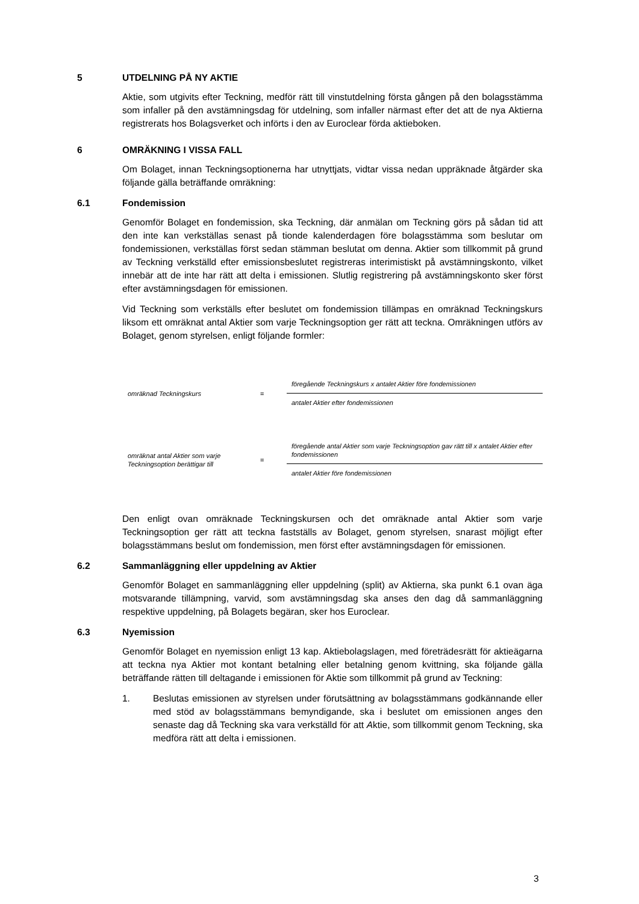5 UTDELNING PÅ NY AKTIE
Aktie, som utgivits efter Teckning, medför rätt till vinstutdelning första gången på den bolagsstämma som infaller på den avstämningsdag för utdelning, som infaller närmast efter det att de nya Aktierna registrerats hos Bolagsverket och införts i den av Euroclear förda aktieboken.
6 OMRÄKNING I VISSA FALL
Om Bolaget, innan Teckningsoptionerna har utnyttjats, vidtar vissa nedan uppräknade åtgärder ska följande gälla beträffande omräkning:
6.1 Fondemission
Genomför Bolaget en fondemission, ska Teckning, där anmälan om Teckning görs på sådan tid att den inte kan verkställas senast på tionde kalenderdagen före bolagsstämma som beslutar om fondemissionen, verkställas först sedan stämman beslutat om denna. Aktier som tillkommit på grund av Teckning verkställd efter emissionsbeslutet registreras interimistiskt på avstämningskonto, vilket innebär att de inte har rätt att delta i emissionen. Slutlig registrering på avstämningskonto sker först efter avstämningsdagen för emissionen.
Vid Teckning som verkställs efter beslutet om fondemission tillämpas en omräknad Teckningskurs liksom ett omräknat antal Aktier som varje Teckningsoption ger rätt att teckna. Omräkningen utförs av Bolaget, genom styrelsen, enligt följande formler:
omräknad Teckningskurs =
föregående Teckningskurs x antalet Aktier före fondemissionen
antalet Aktier efter fondemissionen
omräknat antal Aktier som varje Teckningsoption berättigar till
=
föregående antal Aktier som varje Teckningsoption gav rätt till x antalet Aktier efter fondemissionen
antalet Aktier före fondemissionen
Den enligt ovan omräknade Teckningskursen och det omräknade antal Aktier som varje Teckningsoption ger rätt att teckna fastställs av Bolaget, genom styrelsen, snarast möjligt efter bolagsstämmans beslut om fondemission, men först efter avstämningsdagen för emissionen.
6.2 Sammanläggning eller uppdelning av Aktier
Genomför Bolaget en sammanläggning eller uppdelning (split) av Aktierna, ska punkt 6.1 ovan äga motsvarande tillämpning, varvid, som avstämningsdag ska anses den dag då sammanläggning respektive uppdelning, på Bolagets begäran, sker hos Euroclear.
6.3 Nyemission
Genomför Bolaget en nyemission enligt 13 kap. Aktiebolagslagen, med företrädesrätt för aktieägarna att teckna nya Aktier mot kontant betalning eller betalning genom kvittning, ska följande gälla beträffande rätten till deltagande i emissionen för Aktie som tillkommit på grund av Teckning:
1. Beslutas emissionen av styrelsen under förutsättning av bolagsstämmans godkännande eller med stöd av bolagsstämmans bemyndigande, ska i beslutet om emissionen anges den senaste dag då Teckning ska vara verkställd för att Aktie, som tillkommit genom Teckning, ska medföra rätt att delta i emissionen.
3